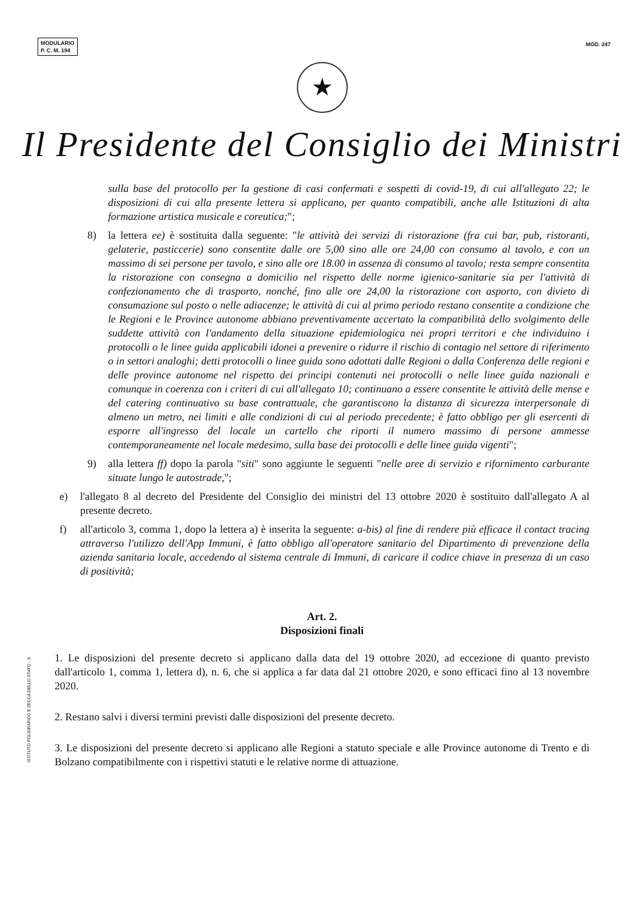MODULARIO
P. C. M. 194
MOD. 247
★
Il Presidente del Consiglio dei Ministri
sulla base del protocollo per la gestione di casi confermati e sospetti di covid-19, di cui all'allegato 22; le disposizioni di cui alla presente lettera si applicano, per quanto compatibili, anche alle Istituzioni di alta formazione artistica musicale e coreutica;";
8) la lettera ee) è sostituita dalla seguente: "le attività dei servizi di ristorazione (fra cui bar, pub, ristoranti, gelaterie, pasticcerie) sono consentite dalle ore 5,00 sino alle ore 24,00 con consumo al tavolo, e con un massimo di sei persone per tavolo, e sino alle ore 18.00 in assenza di consumo al tavolo; resta sempre consentita la ristorazione con consegna a domicilio nel rispetto delle norme igienico-sanitarie sia per l'attività di confezionamento che di trasporto, nonché, fino alle ore 24,00 la ristorazione con asporto, con divieto di consumazione sul posto o nelle adiacenze; le attività di cui al primo periodo restano consentite a condizione che le Regioni e le Province autonome abbiano preventivamente accertato la compatibilità dello svolgimento delle suddette attività con l'andamento della situazione epidemiologica nei propri territori e che individuino i protocolli o le linee guida applicabili idonei a prevenire o ridurre il rischio di contagio nel settore di riferimento o in settori analoghi; detti protocolli o linee guida sono adottati dalle Regioni o dalla Conferenza delle regioni e delle province autonome nel rispetto dei principi contenuti nei protocolli o nelle linee guida nazionali e comunque in coerenza con i criteri di cui all'allegato 10; continuano a essere consentite le attività delle mense e del catering continuativo su base contrattuale, che garantiscono la distanza di sicurezza interpersonale di almeno un metro, nei limiti e alle condizioni di cui al periodo precedente; è fatto obbligo per gli esercenti di esporre all'ingresso del locale un cartello che riporti il numero massimo di persone ammesse contemporaneamente nel locale medesimo, sulla base dei protocolli e delle linee guida vigenti";
9) alla lettera ff) dopo la parola "siti" sono aggiunte le seguenti "nelle aree di servizio e rifornimento carburante situate lungo le autostrade,";
e) l'allegato 8 al decreto del Presidente del Consiglio dei ministri del 13 ottobre 2020 è sostituito dall'allegato A al presente decreto.
f) all'articolo 3, comma 1, dopo la lettera a) è inserita la seguente: a-bis) al fine di rendere più efficace il contact tracing attraverso l'utilizzo dell'App Immuni, è fatto obbligo all'operatore sanitario del Dipartimento di prevenzione della azienda sanitaria locale, accedendo al sistema centrale di Immuni, di caricare il codice chiave in presenza di un caso di positività;
Art. 2.
Disposizioni finali
1. Le disposizioni del presente decreto si applicano dalla data del 19 ottobre 2020, ad eccezione di quanto previsto dall'articolo 1, comma 1, lettera d), n. 6, che si applica a far data dal 21 ottobre 2020, e sono efficaci fino al 13 novembre 2020.
2. Restano salvi i diversi termini previsti dalle disposizioni del presente decreto.
3. Le disposizioni del presente decreto si applicano alle Regioni a statuto speciale e alle Province autonome di Trento e di Bolzano compatibilmente con i rispettivi statuti e le relative norme di attuazione.
ISTITUTO POLIGRAFICO E ZECCA DELLO STATO - S.